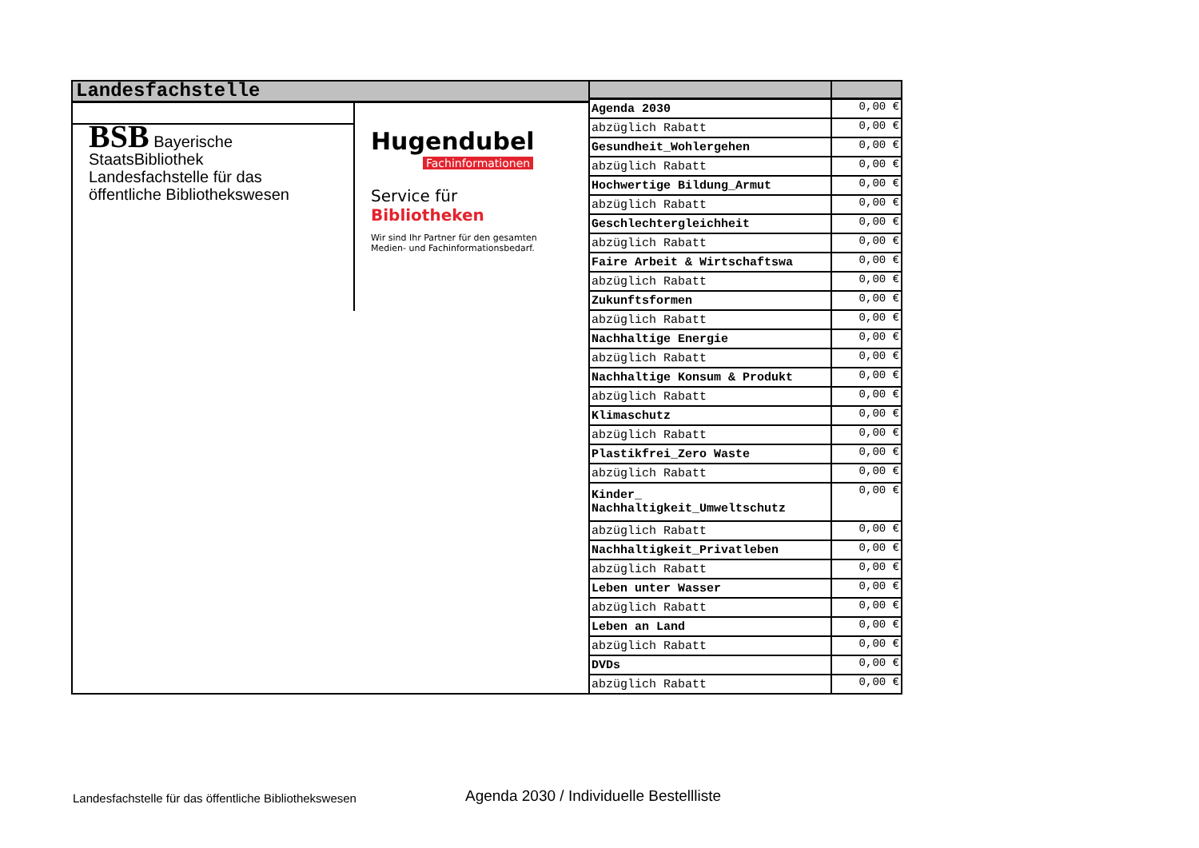Landesfachstelle
BSB Bayerische StaatsBibliothek
Landesfachstelle für das öffentliche Bibliothekswesen
Hugendubel
Fachinformationen
Service für Bibliotheken
Wir sind Ihr Partner für den gesamten
Medien- und Fachinformationsbedarf.
| Agenda 2030 | 0,00 € |
| abzüglich Rabatt | 0,00 € |
| Gesundheit_Wohlergehen | 0,00 € |
| abzüglich Rabatt | 0,00 € |
| Hochwertige Bildung_Armut | 0,00 € |
| abzüglich Rabatt | 0,00 € |
| Geschlechtergleichheit | 0,00 € |
| abzüglich Rabatt | 0,00 € |
| Faire Arbeit & Wirtschaftswa | 0,00 € |
| abzüglich Rabatt | 0,00 € |
| Zukunftsformen | 0,00 € |
| abzüglich Rabatt | 0,00 € |
| Nachhaltige Energie | 0,00 € |
| abzüglich Rabatt | 0,00 € |
| Nachhaltige Konsum & Produkt | 0,00 € |
| abzüglich Rabatt | 0,00 € |
| Klimaschutz | 0,00 € |
| abzüglich Rabatt | 0,00 € |
| Plastikfrei_Zero Waste | 0,00 € |
| abzüglich Rabatt | 0,00 € |
| Kinder_ Nachhaltigkeit_Umweltschutz | 0,00 € |
| abzüglich Rabatt | 0,00 € |
| Nachhaltigkeit_Privatleben | 0,00 € |
| abzüglich Rabatt | 0,00 € |
| Leben unter Wasser | 0,00 € |
| abzüglich Rabatt | 0,00 € |
| Leben an Land | 0,00 € |
| abzüglich Rabatt | 0,00 € |
| DVDs | 0,00 € |
| abzüglich Rabatt | 0,00 € |
Landesfachstelle für das öffentliche Bibliothekswesen
Agenda 2030 / Individuelle Bestellliste